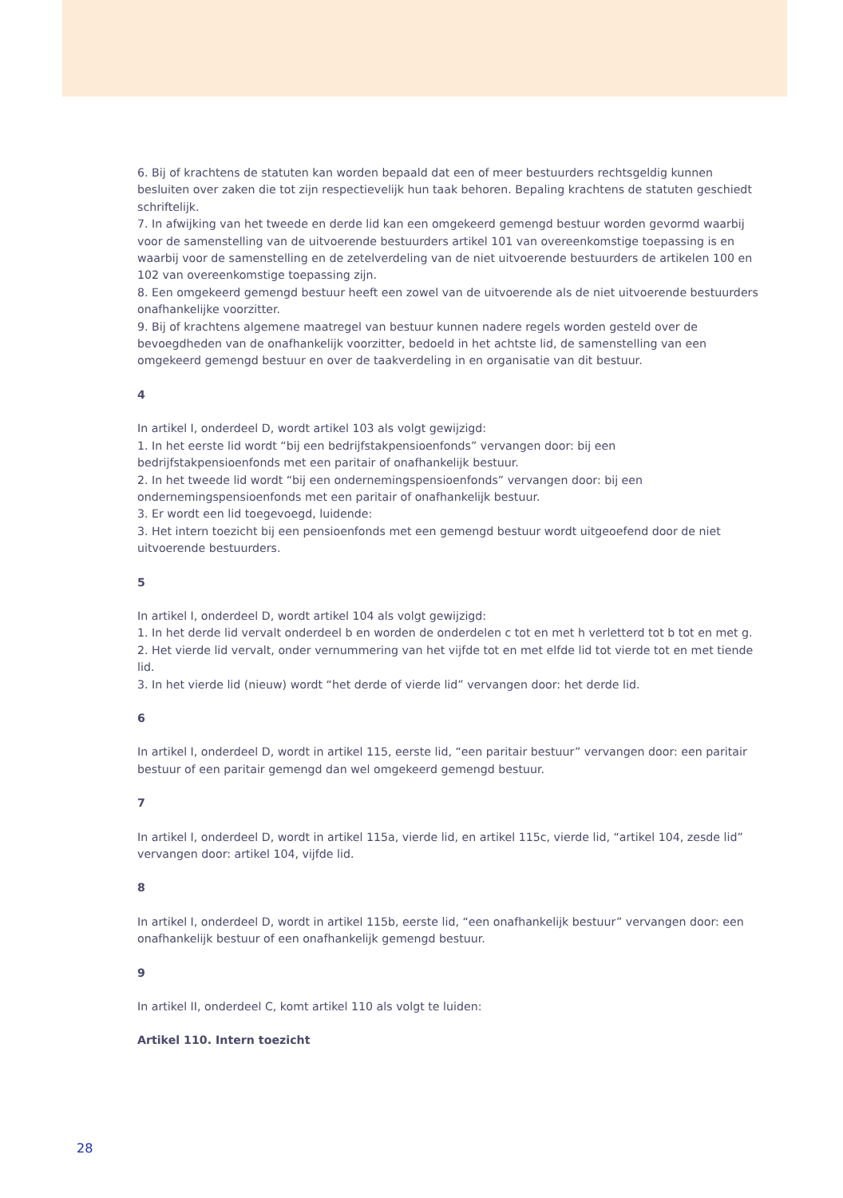6. Bij of krachtens de statuten kan worden bepaald dat een of meer bestuurders rechtsgeldig kunnen besluiten over zaken die tot zijn respectievelijk hun taak behoren. Bepaling krachtens de statuten geschiedt schriftelijk.
7. In afwijking van het tweede en derde lid kan een omgekeerd gemengd bestuur worden gevormd waarbij voor de samenstelling van de uitvoerende bestuurders artikel 101 van overeenkomstige toepassing is en waarbij voor de samenstelling en de zetelverdeling van de niet uitvoerende bestuurders de artikelen 100 en 102 van overeenkomstige toepassing zijn.
8. Een omgekeerd gemengd bestuur heeft een zowel van de uitvoerende als de niet uitvoerende bestuurders onafhankelijke voorzitter.
9. Bij of krachtens algemene maatregel van bestuur kunnen nadere regels worden gesteld over de bevoegdheden van de onafhankelijk voorzitter, bedoeld in het achtste lid, de samenstelling van een omgekeerd gemengd bestuur en over de taakverdeling in en organisatie van dit bestuur.
4
In artikel I, onderdeel D, wordt artikel 103 als volgt gewijzigd:
1. In het eerste lid wordt “bij een bedrijfstakpensioenfonds” vervangen door: bij een bedrijfstakpensioenfonds met een paritair of onafhankelijk bestuur.
2. In het tweede lid wordt “bij een ondernemingspensioenfonds” vervangen door: bij een ondernemingspensioenfonds met een paritair of onafhankelijk bestuur.
3. Er wordt een lid toegevoegd, luidende:
3. Het intern toezicht bij een pensioenfonds met een gemengd bestuur wordt uitgeoefend door de niet uitvoerende bestuurders.
5
In artikel I, onderdeel D, wordt artikel 104 als volgt gewijzigd:
1. In het derde lid vervalt onderdeel b en worden de onderdelen c tot en met h verletterd tot b tot en met g.
2. Het vierde lid vervalt, onder vernummering van het vijfde tot en met elfde lid tot vierde tot en met tiende lid.
3. In het vierde lid (nieuw) wordt “het derde of vierde lid” vervangen door: het derde lid.
6
In artikel I, onderdeel D, wordt in artikel 115, eerste lid, “een paritair bestuur” vervangen door: een paritair bestuur of een paritair gemengd dan wel omgekeerd gemengd bestuur.
7
In artikel I, onderdeel D, wordt in artikel 115a, vierde lid, en artikel 115c, vierde lid, “artikel 104, zesde lid” vervangen door: artikel 104, vijfde lid.
8
In artikel I, onderdeel D, wordt in artikel 115b, eerste lid, “een onafhankelijk bestuur” vervangen door: een onafhankelijk bestuur of een onafhankelijk gemengd bestuur.
9
In artikel II, onderdeel C, komt artikel 110 als volgt te luiden:
Artikel 110. Intern toezicht
28